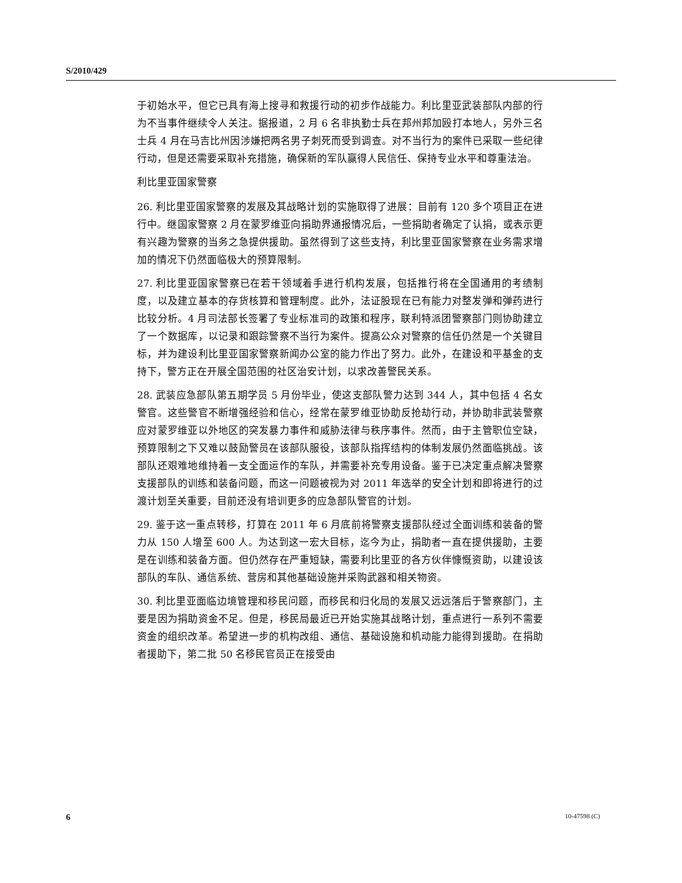S/2010/429
于初始水平，但它已具有海上搜寻和救援行动的初步作战能力。利比里亚武装部队内部的行为不当事件继续令人关注。据报道，2 月 6 名非执勤士兵在邦州邦加殴打本地人，另外三名士兵 4 月在马吉比州因涉嫌把两名男子刺死而受到调查。对不当行为的案件已采取一些纪律行动，但是还需要采取补充措施，确保新的军队赢得人民信任、保持专业水平和尊重法治。
利比里亚国家警察
26. 利比里亚国家警察的发展及其战略计划的实施取得了进展：目前有 120 多个项目正在进行中。继国家警察 2 月在蒙罗维亚向捐助界通报情况后，一些捐助者确定了认捐，或表示更有兴趣为警察的当务之急提供援助。虽然得到了这些支持，利比里亚国家警察在业务需求增加的情况下仍然面临极大的预算限制。
27. 利比里亚国家警察已在若干领域着手进行机构发展，包括推行将在全国通用的考绩制度，以及建立基本的存货核算和管理制度。此外，法证股现在已有能力对整发弹和弹药进行比较分析。4 月司法部长签署了专业标准司的政策和程序，联利特派团警察部门则协助建立了一个数据库，以记录和跟踪警察不当行为案件。提高公众对警察的信任仍然是一个关键目标，并为建设利比里亚国家警察新闻办公室的能力作出了努力。此外，在建设和平基金的支持下，警方正在开展全国范围的社区治安计划，以求改善警民关系。
28. 武装应急部队第五期学员 5 月份毕业，使这支部队警力达到 344 人，其中包括 4 名女警官。这些警官不断增强经验和信心，经常在蒙罗维亚协助反抢劫行动，并协助非武装警察应对蒙罗维亚以外地区的突发暴力事件和威胁法律与秩序事件。然而，由于主管职位空缺，预算限制之下又难以鼓励警员在该部队服役，该部队指挥结构的体制发展仍然面临挑战。该部队还艰难地维持着一支全面运作的车队，并需要补充专用设备。鉴于已决定重点解决警察支援部队的训练和装备问题，而这一问题被视为对 2011 年选举的安全计划和即将进行的过渡计划至关重要，目前还没有培训更多的应急部队警官的计划。
29. 鉴于这一重点转移，打算在 2011 年 6 月底前将警察支援部队经过全面训练和装备的警力从 150 人增至 600 人。为达到这一宏大目标，迄今为止，捐助者一直在提供援助，主要是在训练和装备方面。但仍然存在严重短缺，需要利比里亚的各方伙伴慷慨资助，以建设该部队的车队、通信系统、营房和其他基础设施并采购武器和相关物资。
30. 利比里亚面临边境管理和移民问题，而移民和归化局的发展又远远落后于警察部门，主要是因为捐助资金不足。但是，移民局最近已开始实施其战略计划，重点进行一系列不需要资金的组织改革。希望进一步的机构改组、通信、基础设施和机动能力能得到援助。在捐助者援助下，第二批 50 名移民官员正在接受由
6 10-47598 (C)